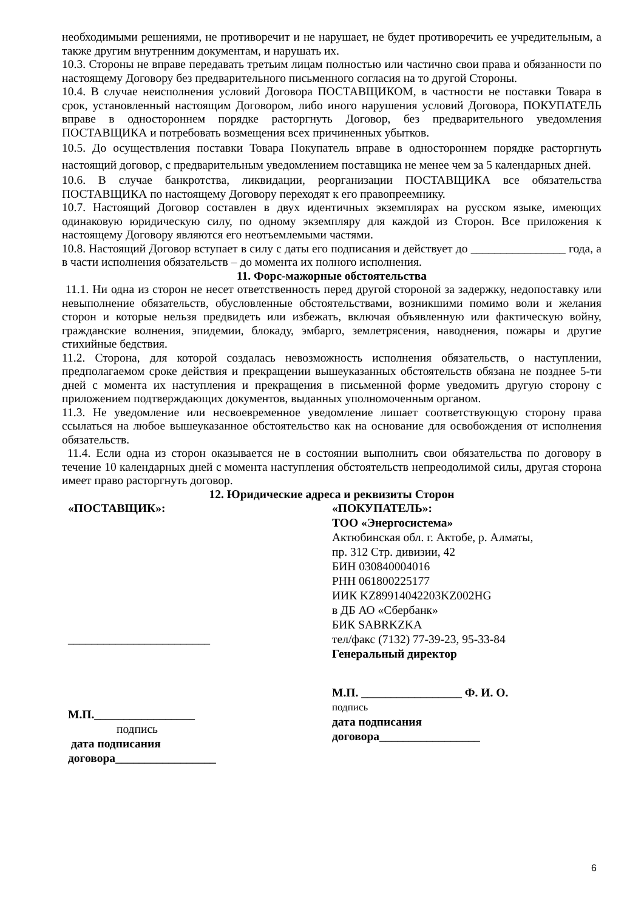необходимыми решениями, не противоречит и не нарушает, не будет противоречить ее учредительным, а также другим внутренним документам, и нарушать их.
10.3. Стороны не вправе передавать третьим лицам полностью или частично свои права и обязанности по настоящему Договору без предварительного письменного согласия на то другой Стороны.
10.4. В случае неисполнения условий Договора ПОСТАВЩИКОМ, в частности не поставки Товара в срок, установленный настоящим Договором, либо иного нарушения условий Договора, ПОКУПАТЕЛЬ вправе в одностороннем порядке расторгнуть Договор, без предварительного уведомления ПОСТАВЩИКА и потребовать возмещения всех причиненных убытков.
10.5. До осуществления поставки Товара Покупатель вправе в одностороннем порядке расторгнуть настоящий договор, с предварительным уведомлением поставщика не менее чем за 5 календарных дней.
10.6. В случае банкротства, ликвидации, реорганизации ПОСТАВЩИКА все обязательства ПОСТАВЩИКА по настоящему Договору переходят к его правопреемнику.
10.7. Настоящий Договор составлен в двух идентичных экземплярах на русском языке, имеющих одинаковую юридическую силу, по одному экземпляру для каждой из Сторон. Все приложения к настоящему Договору являются его неотъемлемыми частями.
10.8. Настоящий Договор вступает в силу с даты его подписания и действует до ________________ года, а в части исполнения обязательств – до момента их полного исполнения.
11. Форс-мажорные обстоятельства
11.1. Ни одна из сторон не несет ответственность перед другой стороной за задержку, недопоставку или невыполнение обязательств, обусловленные обстоятельствами, возникшими помимо воли и желания сторон и которые нельзя предвидеть или избежать, включая объявленную или фактическую войну, гражданские волнения, эпидемии, блокаду, эмбарго, землетрясения, наводнения, пожары и другие стихийные бедствия.
11.2. Сторона, для которой создалась невозможность исполнения обязательств, о наступлении, предполагаемом сроке действия и прекращении вышеуказанных обстоятельств обязана не позднее 5-ти дней с момента их наступления и прекращения в письменной форме уведомить другую сторону с приложением подтверждающих документов, выданных уполномоченным органом.
11.3. Не уведомление или несвоевременное уведомление лишает соответствующую сторону права ссылаться на любое вышеуказанное обстоятельство как на основание для освобождения от исполнения обязательств.
11.4. Если одна из сторон оказывается не в состоянии выполнить свои обязательства по договору в течение 10 календарных дней с момента наступления обстоятельств непреодолимой силы, другая сторона имеет право расторгнуть договор.
12. Юридические адреса и реквизиты Сторон
«ПОСТАВЩИК»:
________________________
М.П._________________
подпись
дата подписания
договора_________________
«ПОКУПАТЕЛЬ»:
ТОО «Энергосистема»
Актюбинская обл. г. Актобе, р. Алматы,
пр. 312 Стр. дивизии, 42
БИН 030840004016
РНН 061800225177
ИИК KZ89914042203KZ002HG
в ДБ АО «Сбербанк»
БИК SABRKZKA
тел/факс (7132) 77-39-23, 95-33-84
Генеральный директор
М.П. _________________ Ф. И. О.
подпись
дата подписания
договора_________________
6